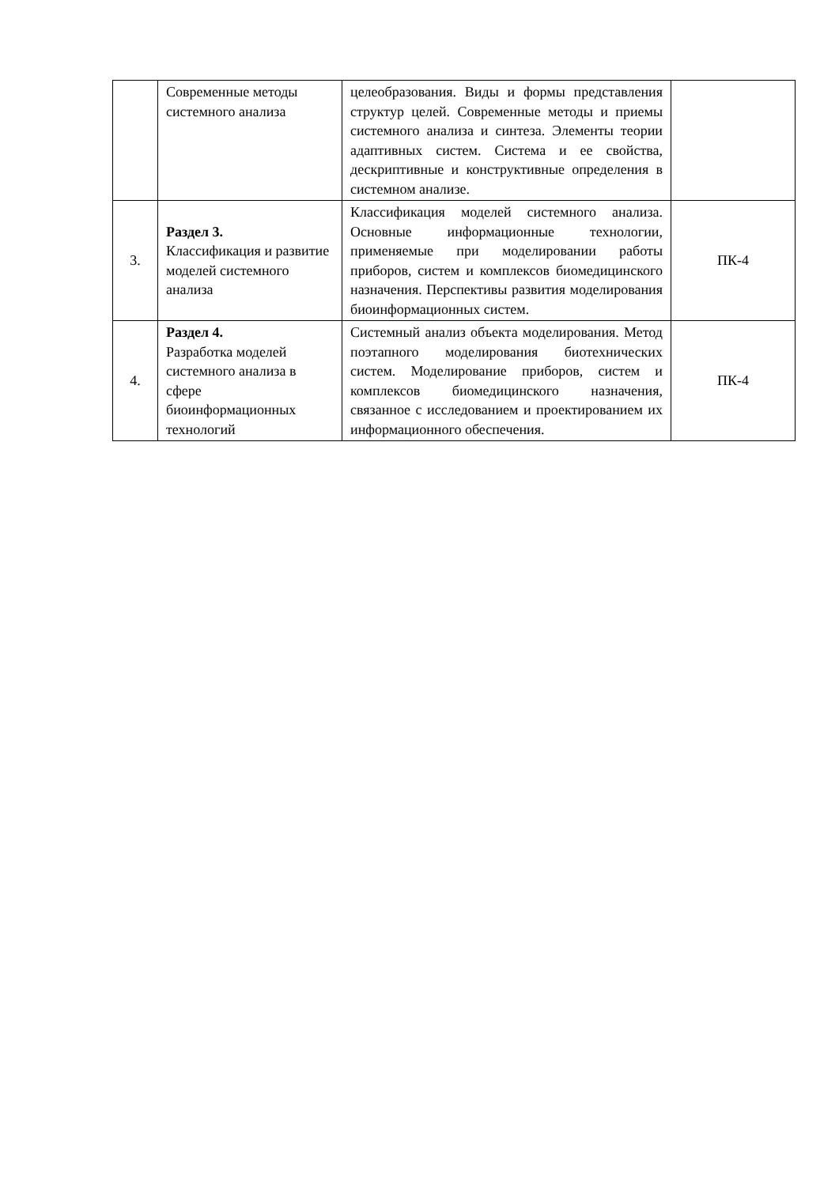| | Современные методы системного анализа | целеобразования. Виды и формы представления структур целей. Современные методы и приемы системного анализа и синтеза. Элементы теории адаптивных систем. Система и ее свойства, дескриптивные и конструктивные определения в системном анализе. | |
| 3. | Раздел 3. Классификация и развитие моделей системного анализа | Классификация моделей системного анализа. Основные информационные технологии, применяемые при моделировании работы приборов, систем и комплексов биомедицинского назначения. Перспективы развития моделирования биоинформационных систем. | ПК-4 |
| 4. | Раздел 4. Разработка моделей системного анализа в сфере биоинформационных технологий | Системный анализ объекта моделирования. Метод поэтапного моделирования биотехнических систем. Моделирование приборов, систем и комплексов биомедицинского назначения, связанное с исследованием и проектированием их информационного обеспечения. | ПК-4 |